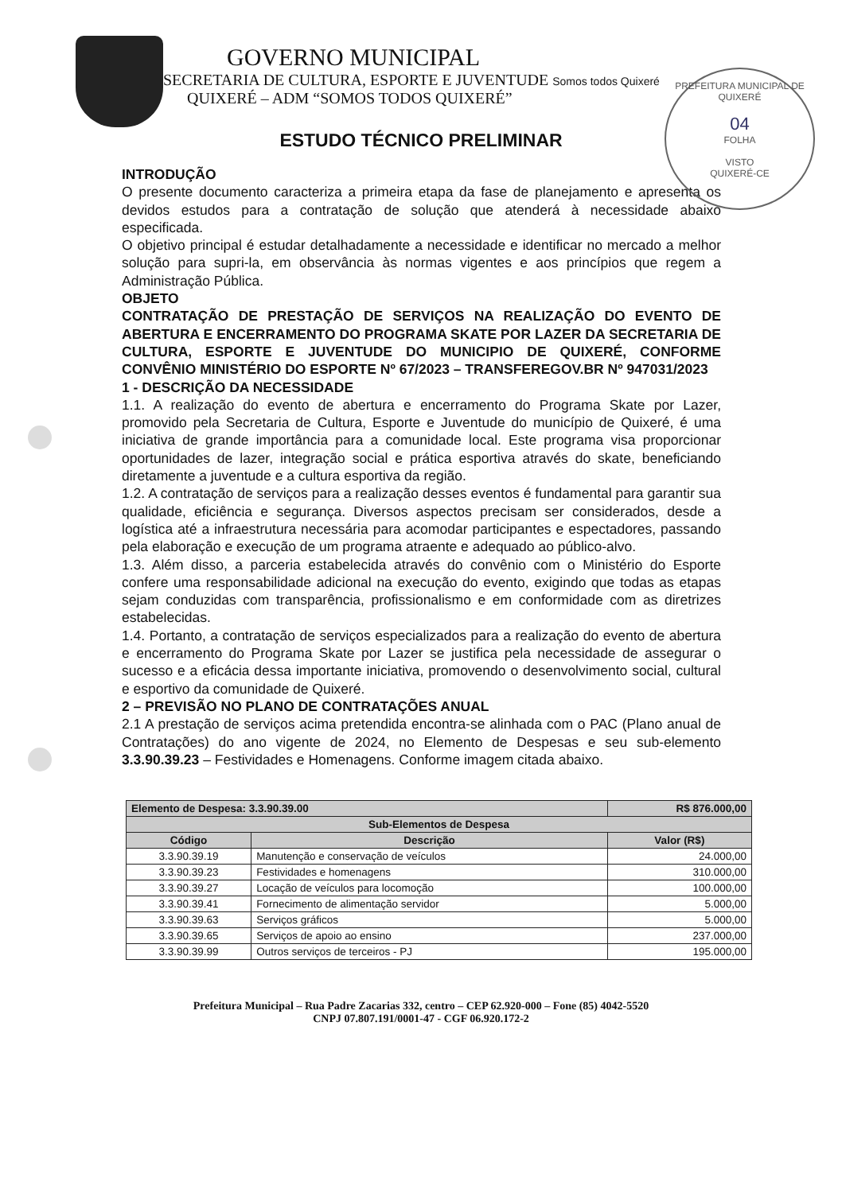PREFEITURA MUNICIPAL DE QUIXERÉ
04
FOLHA
VISTO
QUIXERÉ-CE
GOVERNO MUNICIPAL
SECRETARIA DE CULTURA, ESPORTE E JUVENTUDE Somos todos Quixeré
QUIXERÉ – ADM “SOMOS TODOS QUIXERÉ”
ESTUDO TÉCNICO PRELIMINAR
INTRODUÇÃO
O presente documento caracteriza a primeira etapa da fase de planejamento e apresenta os devidos estudos para a contratação de solução que atenderá à necessidade abaixo especificada.
O objetivo principal é estudar detalhadamente a necessidade e identificar no mercado a melhor solução para supri-la, em observância às normas vigentes e aos princípios que regem a Administração Pública.
OBJETO
CONTRATAÇÃO DE PRESTAÇÃO DE SERVIÇOS NA REALIZAÇÃO DO EVENTO DE ABERTURA E ENCERRAMENTO DO PROGRAMA SKATE POR LAZER DA SECRETARIA DE CULTURA, ESPORTE E JUVENTUDE DO MUNICIPIO DE QUIXERÉ, CONFORME CONVÊNIO MINISTÉRIO DO ESPORTE Nº 67/2023 – TRANSFEREGOV.BR Nº 947031/2023
1 - DESCRIÇÃO DA NECESSIDADE
1.1. A realização do evento de abertura e encerramento do Programa Skate por Lazer, promovido pela Secretaria de Cultura, Esporte e Juventude do município de Quixeré, é uma iniciativa de grande importância para a comunidade local. Este programa visa proporcionar oportunidades de lazer, integração social e prática esportiva através do skate, beneficiando diretamente a juventude e a cultura esportiva da região.
1.2. A contratação de serviços para a realização desses eventos é fundamental para garantir sua qualidade, eficiência e segurança. Diversos aspectos precisam ser considerados, desde a logística até a infraestrutura necessária para acomodar participantes e espectadores, passando pela elaboração e execução de um programa atraente e adequado ao público-alvo.
1.3. Além disso, a parceria estabelecida através do convênio com o Ministério do Esporte confere uma responsabilidade adicional na execução do evento, exigindo que todas as etapas sejam conduzidas com transparência, profissionalismo e em conformidade com as diretrizes estabelecidas.
1.4. Portanto, a contratação de serviços especializados para a realização do evento de abertura e encerramento do Programa Skate por Lazer se justifica pela necessidade de assegurar o sucesso e a eficácia dessa importante iniciativa, promovendo o desenvolvimento social, cultural e esportivo da comunidade de Quixeré.
2 – PREVISÃO NO PLANO DE CONTRATAÇÕES ANUAL
2.1 A prestação de serviços acima pretendida encontra-se alinhada com o PAC (Plano anual de Contratações) do ano vigente de 2024, no Elemento de Despesas e seu sub-elemento 3.3.90.39.23 – Festividades e Homenagens. Conforme imagem citada abaixo.
| Elemento de Despesa: 3.3.90.39.00 | | R$ 876.000,00 |
| --- | --- | --- |
| Sub-Elementos de Despesa | | |
| Código | Descrição | Valor (R$) |
| 3.3.90.39.19 | Manutenção e conservação de veículos | 24.000,00 |
| 3.3.90.39.23 | Festividades e homenagens | 310.000,00 |
| 3.3.90.39.27 | Locação de veículos para locomoção | 100.000,00 |
| 3.3.90.39.41 | Fornecimento de alimentação servidor | 5.000,00 |
| 3.3.90.39.63 | Serviços gráficos | 5.000,00 |
| 3.3.90.39.65 | Serviços de apoio ao ensino | 237.000,00 |
| 3.3.90.39.99 | Outros serviços de terceiros - PJ | 195.000,00 |
Prefeitura Municipal – Rua Padre Zacarias 332, centro – CEP 62.920-000 – Fone (85) 4042-5520
CNPJ 07.807.191/0001-47 - CGF 06.920.172-2